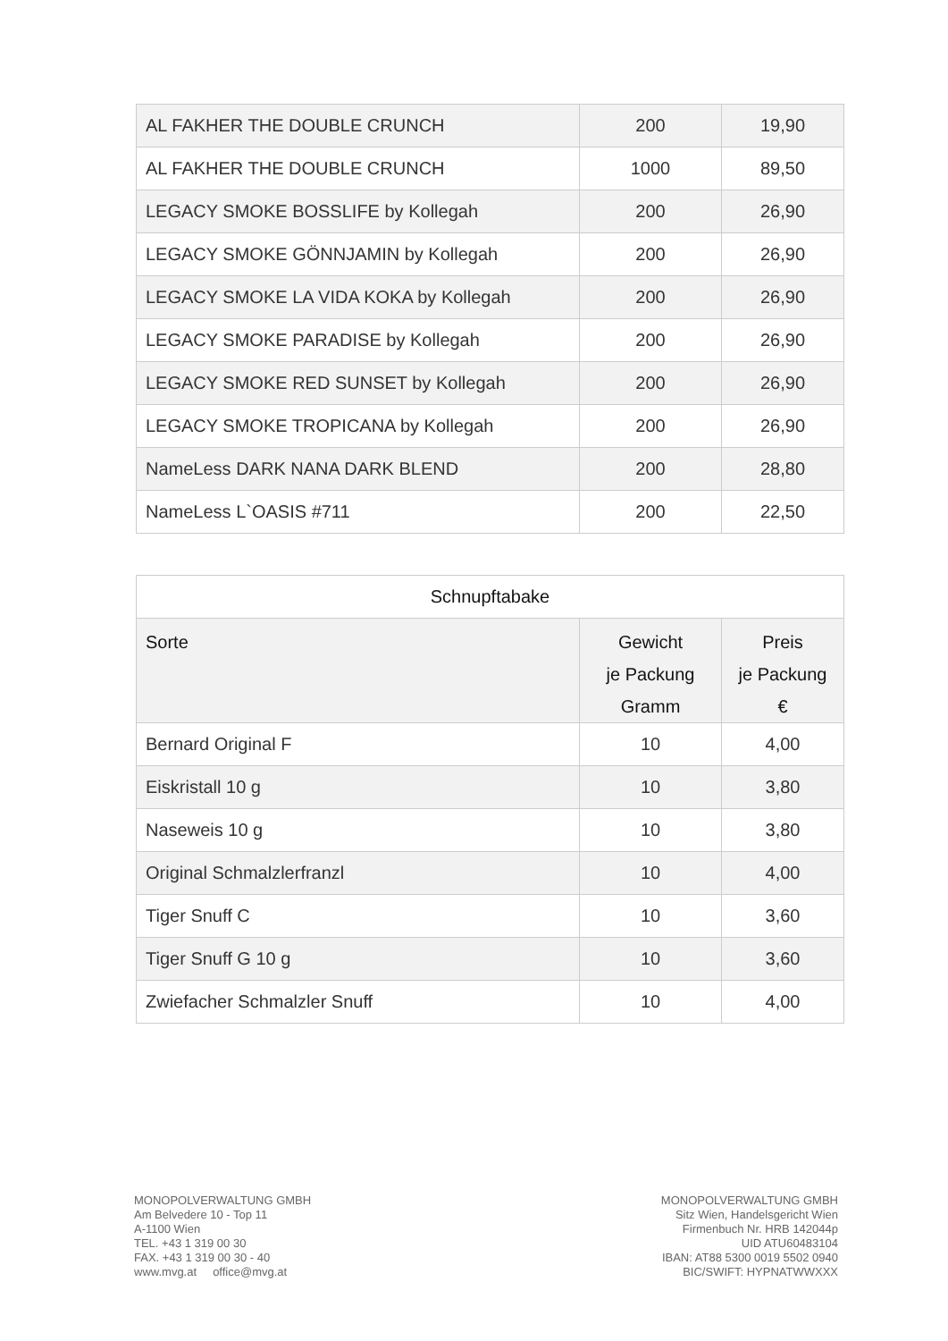| AL FAKHER THE DOUBLE CRUNCH | 200 | 19,90 |
| AL FAKHER THE DOUBLE CRUNCH | 1000 | 89,50 |
| LEGACY SMOKE BOSSLIFE by Kollegah | 200 | 26,90 |
| LEGACY SMOKE GÖNNJAMIN by Kollegah | 200 | 26,90 |
| LEGACY SMOKE LA VIDA KOKA by Kollegah | 200 | 26,90 |
| LEGACY SMOKE PARADISE by Kollegah | 200 | 26,90 |
| LEGACY SMOKE RED SUNSET by Kollegah | 200 | 26,90 |
| LEGACY SMOKE TROPICANA by Kollegah | 200 | 26,90 |
| NameLess DARK NANA DARK BLEND | 200 | 28,80 |
| NameLess L`OASIS #711 | 200 | 22,50 |
| Schnupftabake | | |
| --- | --- | --- |
| Sorte | Gewicht je Packung Gramm | Preis je Packung € |
| Bernard Original F | 10 | 4,00 |
| Eiskristall 10 g | 10 | 3,80 |
| Naseweis 10 g | 10 | 3,80 |
| Original Schmalzlerfranzl | 10 | 4,00 |
| Tiger Snuff C | 10 | 3,60 |
| Tiger Snuff G 10 g | 10 | 3,60 |
| Zwiefacher Schmalzler Snuff | 10 | 4,00 |
MONOPOLVERWALTUNG GMBH
Am Belvedere 10 - Top 11
A-1100 Wien
TEL. +43 1 319 00 30
FAX. +43 1 319 00 30 - 40
www.mvg.at office@mvg.at
MONOPOLVERWALTUNG GMBH
Sitz Wien, Handelsgericht Wien
Firmenbuch Nr. HRB 142044p
UID ATU60483104
IBAN: AT88 5300 0019 5502 0940
BIC/SWIFT: HYPNATWWXXX